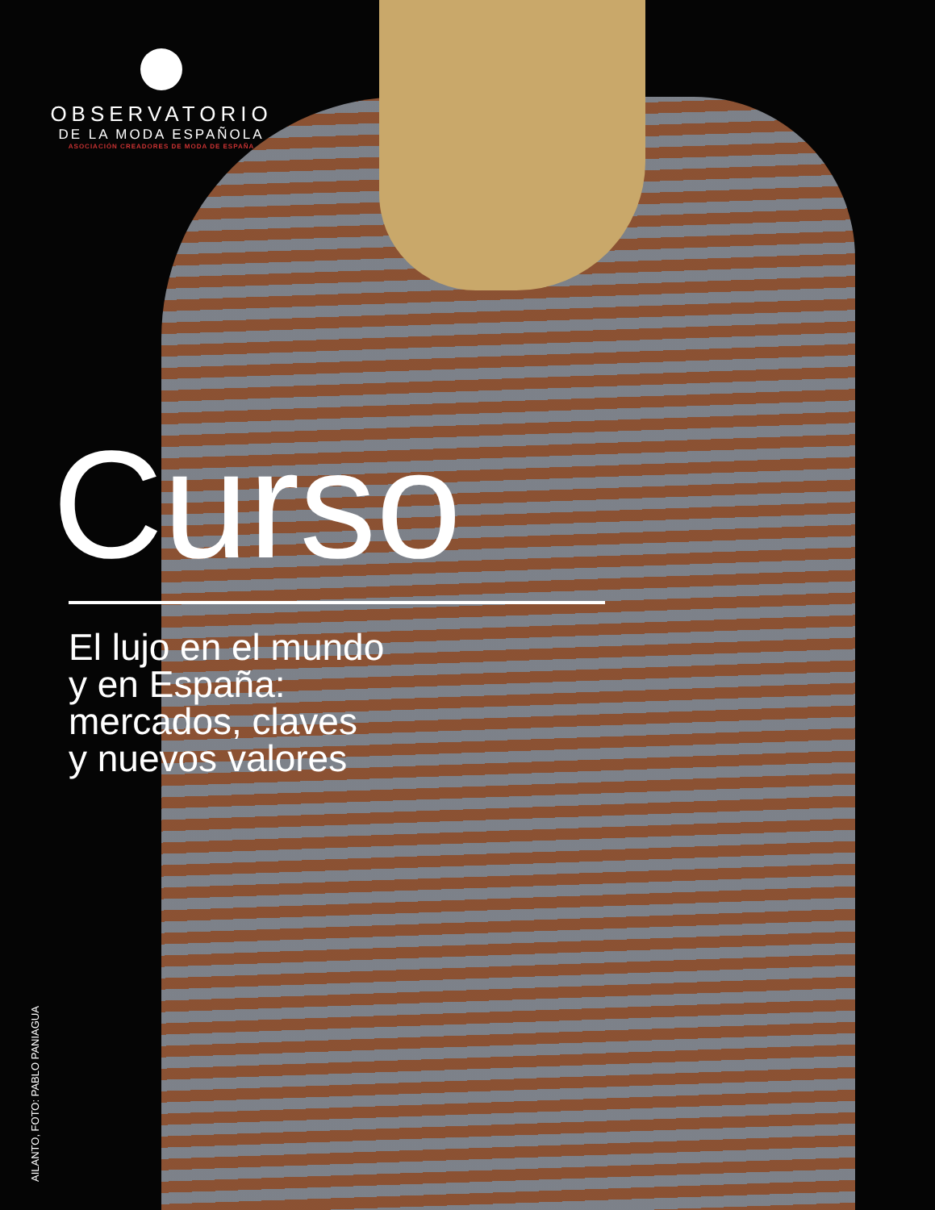OBSERVATORIO
DE LA MODA ESPAÑOLA
ASOCIACIÓN CREADORES DE MODA DE ESPAÑA
Curso
El lujo en el mundo
y en España:
mercados, claves
y nuevos valores
AILANTO, FOTO: PABLO PANIAGUA